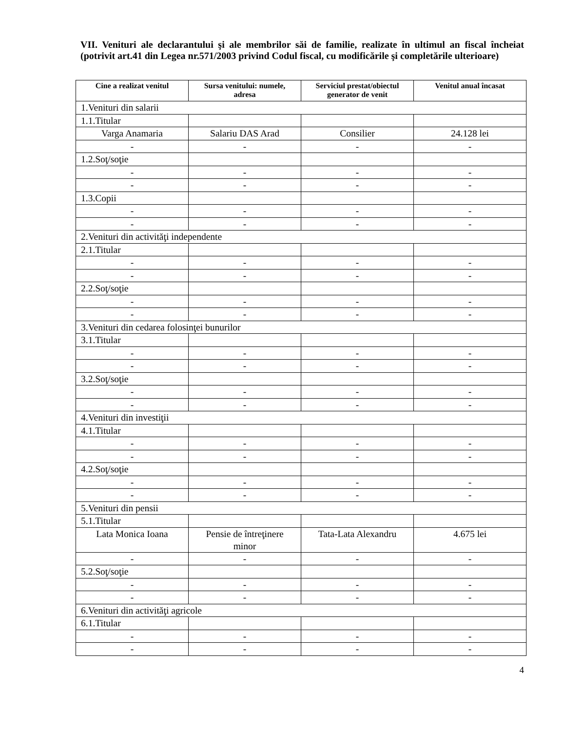VII. Venituri ale declarantului şi ale membrilor săi de familie, realizate în ultimul an fiscal încheiat (potrivit art.41 din Legea nr.571/2003 privind Codul fiscal, cu modificările şi completările ulterioare)
| Cine a realizat venitul | Sursa venitului: numele, adresa | Serviciul prestat/obiectul generator de venit | Venitul anual încasat |
| --- | --- | --- | --- |
| 1.Venituri din salarii | | | |
| 1.1.Titular | | | |
| Varga Anamaria | Salariu DAS Arad | Consilier | 24.128 lei |
| - | - | - | - |
| 1.2.Soţ/soţie | | | |
| - | - | - | - |
| - | - | - | - |
| 1.3.Copii | | | |
| - | - | - | - |
| - | - | - | - |
| 2.Venituri din activităţi independente | | | |
| 2.1.Titular | | | |
| - | - | - | - |
| - | - | - | - |
| 2.2.Soţ/soţie | | | |
| - | - | - | - |
| - | - | - | - |
| 3.Venituri din cedarea folosinţei bunurilor | | | |
| 3.1.Titular | | | |
| - | - | - | - |
| - | - | - | - |
| 3.2.Soţ/soţie | | | |
| - | - | - | - |
| - | - | - | - |
| 4.Venituri din investiţii | | | |
| 4.1.Titular | | | |
| - | - | - | - |
| - | - | - | - |
| 4.2.Soţ/soţie | | | |
| - | - | - | - |
| - | - | - | - |
| 5.Venituri din pensii | | | |
| 5.1.Titular | | | |
| Lata Monica Ioana | Pensie de întreţinere minor | Tata-Lata Alexandru | 4.675 lei |
| - | - | - | - |
| 5.2.Soţ/soţie | | | |
| - | - | - | - |
| - | - | - | - |
| 6.Venituri din activităţi agricole | | | |
| 6.1.Titular | | | |
| - | - | - | - |
| - | - | - | - |
4